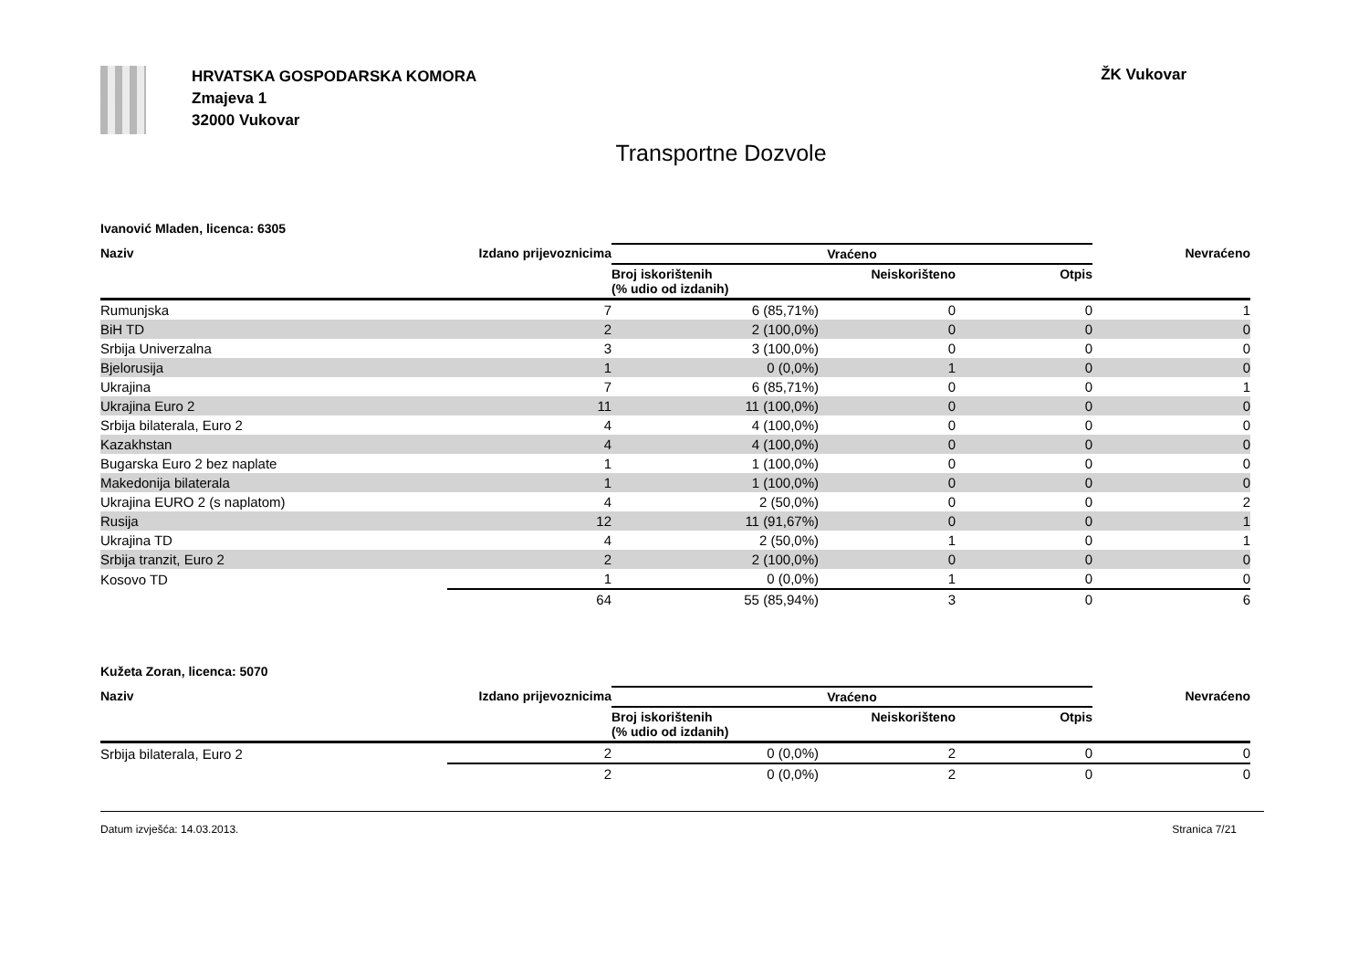HRVATSKA GOSPODARSKA KOMORA
Zmajeva 1
32000 Vukovar
ŽK Vukovar
Transportne Dozvole
Ivanović Mladen, licenca: 6305
| Naziv | Izdano prijevoznicima | Vraćeno | | | Nevraćeno |
| --- | --- | --- | --- | --- | --- |
| | | Broj iskorištenih (% udio od izdanih) | Neiskorišteno | Otpis | |
| Rumunjska | 7 | 6 (85,71%) | 0 | 0 | 1 |
| BiH TD | 2 | 2 (100,0%) | 0 | 0 | 0 |
| Srbija Univerzalna | 3 | 3 (100,0%) | 0 | 0 | 0 |
| Bjelorusija | 1 | 0 (0,0%) | 1 | 0 | 0 |
| Ukrajina | 7 | 6 (85,71%) | 0 | 0 | 1 |
| Ukrajina Euro 2 | 11 | 11 (100,0%) | 0 | 0 | 0 |
| Srbija bilaterala, Euro 2 | 4 | 4 (100,0%) | 0 | 0 | 0 |
| Kazakhstan | 4 | 4 (100,0%) | 0 | 0 | 0 |
| Bugarska Euro 2 bez naplate | 1 | 1 (100,0%) | 0 | 0 | 0 |
| Makedonija bilaterala | 1 | 1 (100,0%) | 0 | 0 | 0 |
| Ukrajina EURO 2 (s naplatom) | 4 | 2 (50,0%) | 0 | 0 | 2 |
| Rusija | 12 | 11 (91,67%) | 0 | 0 | 1 |
| Ukrajina TD | 4 | 2 (50,0%) | 1 | 0 | 1 |
| Srbija tranzit, Euro 2 | 2 | 2 (100,0%) | 0 | 0 | 0 |
| Kosovo TD | 1 | 0 (0,0%) | 1 | 0 | 0 |
| | 64 | 55 (85,94%) | 3 | 0 | 6 |
Kužeta Zoran, licenca: 5070
| Naziv | Izdano prijevoznicima | Vraćeno | | | Nevraćeno |
| --- | --- | --- | --- | --- | --- |
| | | Broj iskorištenih (% udio od izdanih) | Neiskorišteno | Otpis | |
| Srbija bilaterala, Euro 2 | 2 | 0 (0,0%) | 2 | 0 | 0 |
| | 2 | 0 (0,0%) | 2 | 0 | 0 |
Datum izvješća: 14.03.2013. Stranica 7/21